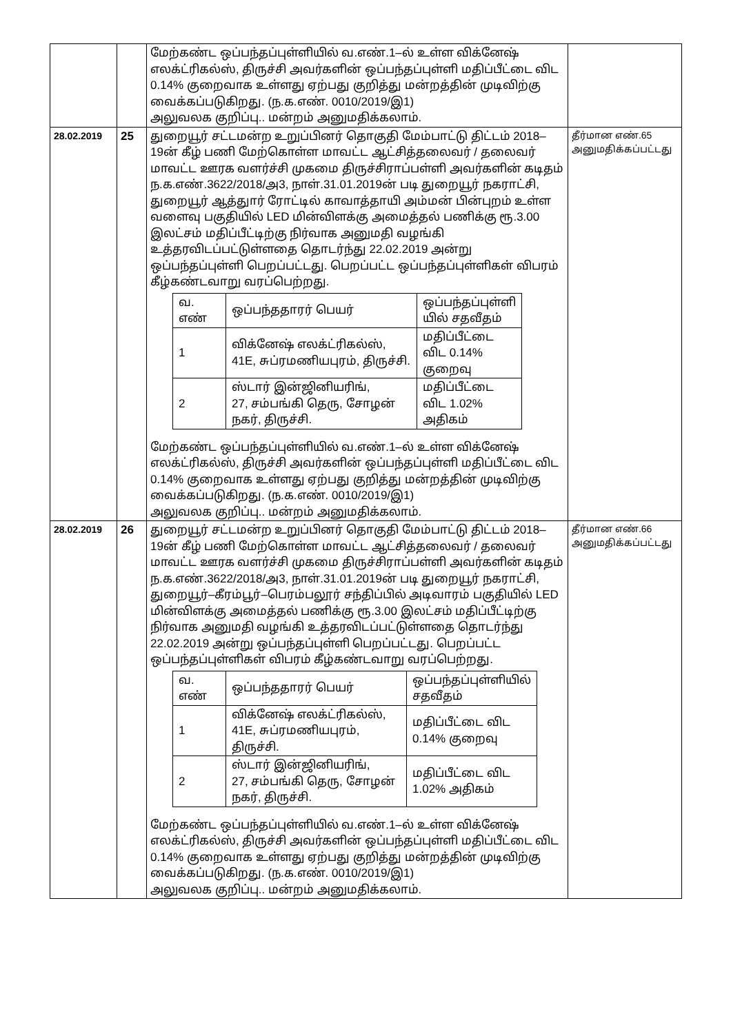| | | மேற்கண்ட ஒப்பந்தப்புள்ளியில் வ.எண்.1–ல் உள்ள விக்னேஷ் எலக்ட்ரிகல்ஸ், திருச்சி அவர்களின் ஒப்பந்தப்புள்ளி மதிப்பீட்டை விட 0.14% குறைவாக உள்ளது ஏற்பது குறித்து மன்றத்தின் முடிவிற்கு வைக்கப்படுகிறது. (ந.க.எண். 0010/2019/இ1) அலுவலக குறிப்பு.. மன்றம் அனுமதிக்கலாம். | |
| 28.02.2019 | 25 | துறையூர் சட்டமன்ற உறுப்பினர் தொகுதி மேம்பாட்டு திட்டம் 2018–19ன் கீழ் பணி மேற்கொள்ள மாவட்ட ஆட்சித்தலைவர் / தலைவர் மாவட்ட ஊரக வளர்ச்சி முகமை திருச்சிராப்பள்ளி அவர்களின் கடிதம் ந.க.எண்.3622/2018/அ3, நாள்.31.01.2019ன் படி துறையூர் நகராட்சி, துறையூர் ஆத்துார் ரோட்டில் காவாத்தாயி அம்மன் பின்புறம் உள்ள வளைவு பகுதியில் LED மின்விளக்கு அமைத்தல் பணிக்கு ரூ.3.00 இலட்சம் மதிப்பீட்டிற்கு நிர்வாக அனுமதி வழங்கி உத்தரவிடப்பட்டுள்ளதை தொடர்ந்து 22.02.2019 அன்று ஒப்பந்தப்புள்ளி பெறப்பட்டது. பெறப்பட்ட ஒப்பந்தப்புள்ளிகள் விபரம் கீழ்கண்டவாறு வரப்பெற்றது. / வ. எண் / ஒப்பந்ததாரர் பெயர் / ஒப்பந்தப்புள்ளி யில் சதவீதம் / / 1 / விக்னேஷ் எலக்ட்ரிகல்ஸ், 41E, சுப்ரமணியபுரம், திருச்சி. / மதிப்பீட்டை விட 0.14% குறைவு / / 2 / ஸ்டார் இன்ஜினியரிங், 27, சம்பங்கி தெரு, சோழன் நகர், திருச்சி. / மதிப்பீட்டை விட 1.02% அதிகம் / மேற்கண்ட ஒப்பந்தப்புள்ளியில் வ.எண்.1–ல் உள்ள விக்னேஷ் எலக்ட்ரிகல்ஸ், திருச்சி அவர்களின் ஒப்பந்தப்புள்ளி மதிப்பீட்டை விட 0.14% குறைவாக உள்ளது ஏற்பது குறித்து மன்றத்தின் முடிவிற்கு வைக்கப்படுகிறது. (ந.க.எண். 0010/2019/இ1) அலுவலக குறிப்பு.. மன்றம் அனுமதிக்கலாம். | தீர்மான எண்.65 அனுமதிக்கப்பட்டது |
| 28.02.2019 | 26 | துறையூர் சட்டமன்ற உறுப்பினர் தொகுதி மேம்பாட்டு திட்டம் 2018–19ன் கீழ் பணி மேற்கொள்ள மாவட்ட ஆட்சித்தலைவர் / தலைவர் மாவட்ட ஊரக வளர்ச்சி முகமை திருச்சிராப்பள்ளி அவர்களின் கடிதம் ந.க.எண்.3622/2018/அ3, நாள்.31.01.2019ன் படி துறையூர் நகராட்சி, துறையூர்–கீரம்பூர்–பெரம்பலூர் சந்திப்பில் அடிவாரம் பகுதியில் LED மின்விளக்கு அமைத்தல் பணிக்கு ரூ.3.00 இலட்சம் மதிப்பீட்டிற்கு நிர்வாக அனுமதி வழங்கி உத்தரவிடப்பட்டுள்ளதை தொடர்ந்து 22.02.2019 அன்று ஒப்பந்தப்புள்ளி பெறப்பட்டது. பெறப்பட்ட ஒப்பந்தப்புள்ளிகள் விபரம் கீழ்கண்டவாறு வரப்பெற்றது. / வ. எண் / ஒப்பந்ததாரர் பெயர் / ஒப்பந்தப்புள்ளியில் சதவீதம் / / 1 / விக்னேஷ் எலக்ட்ரிகல்ஸ், 41E, சுப்ரமணியபுரம், திருச்சி. / மதிப்பீட்டை விட 0.14% குறைவு / / 2 / ஸ்டார் இன்ஜினியரிங், 27, சம்பங்கி தெரு, சோழன் நகர், திருச்சி. / மதிப்பீட்டை விட 1.02% அதிகம் / மேற்கண்ட ஒப்பந்தப்புள்ளியில் வ.எண்.1–ல் உள்ள விக்னேஷ் எலக்ட்ரிகல்ஸ், திருச்சி அவர்களின் ஒப்பந்தப்புள்ளி மதிப்பீட்டை விட 0.14% குறைவாக உள்ளது ஏற்பது குறித்து மன்றத்தின் முடிவிற்கு வைக்கப்படுகிறது. (ந.க.எண். 0010/2019/இ1) அலுவலக குறிப்பு.. மன்றம் அனுமதிக்கலாம். | தீர்மான எண்.66 அனுமதிக்கப்பட்டது |